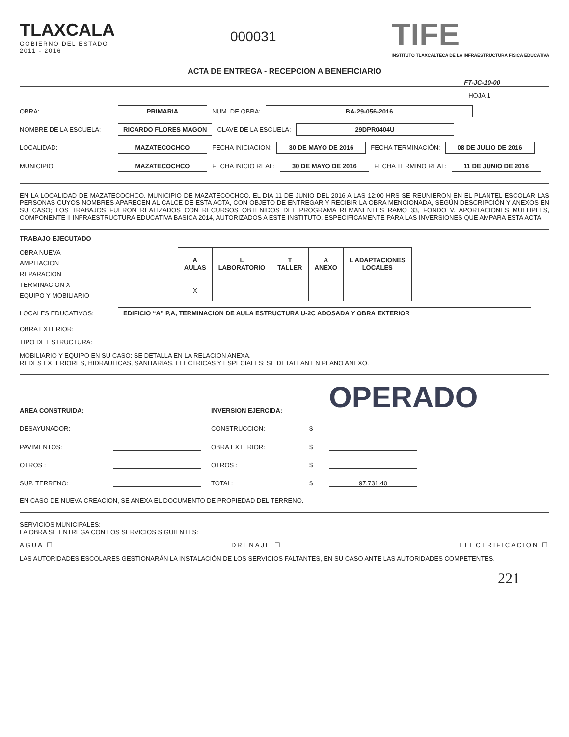TLAXCALA
GOBIERNO DEL ESTADO
2011 - 2016
000031
TIFE
INSTITUTO TLAXCALTECA DE LA INFRAESTRUCTURA FÍSICA EDUCATIVA
ACTA DE ENTREGA - RECEPCION A BENEFICIARIO
FT-JC-10-00
HOJA 1
OBRA: PRIMARIA NUM. DE OBRA: BA-29-056-2016
NOMBRE DE LA ESCUELA: RICARDO FLORES MAGON CLAVE DE LA ESCUELA: 29DPR0404U
LOCALIDAD: MAZATECOCHCO FECHA INICIACION: 30 DE MAYO DE 2016 FECHA TERMINACIÓN: 08 DE JULIO DE 2016
MUNICIPIO: MAZATECOCHCO FECHA INICIO REAL: 30 DE MAYO DE 2016 FECHA TERMINO REAL: 11 DE JUNIO DE 2016
EN LA LOCALIDAD DE MAZATECOCHCO, MUNICIPIO DE MAZATECOCHCO, EL DIA 11 DE JUNIO DEL 2016 A LAS 12:00 HRS SE REUNIERON EN EL PLANTEL ESCOLAR LAS PERSONAS CUYOS NOMBRES APARECEN AL CALCE DE ESTA ACTA, CON OBJETO DE ENTREGAR Y RECIBIR LA OBRA MENCIONADA, SEGÚN DESCRIPCIÓN Y ANEXOS EN SU CASO; LOS TRABAJOS FUERON REALIZADOS CON RECURSOS OBTENIDOS DEL PROGRAMA REMANENTES RAMO 33, FONDO V. APORTACIONES MULTIPLES, COMPONENTE II INFRAESTRUCTURA EDUCATIVA BASICA 2014, AUTORIZADOS A ESTE INSTITUTO, ESPECIFICAMENTE PARA LAS INVERSIONES QUE AMPARA ESTA ACTA.
TRABAJO EJECUTADO
OBRA NUEVA
AMPLIACION
REPARACION
TERMINACION X
EQUIPO Y MOBILIARIO
| A AULAS | L LABORATORIO | T TALLER | A ANEXO | L ADAPTACIONES LOCALES |
| --- | --- | --- | --- | --- |
| X | | | | |
LOCALES EDUCATIVOS: EDIFICIO “A” P,A, TERMINACION DE AULA ESTRUCTURA U-2C ADOSADA Y OBRA EXTERIOR
OBRA EXTERIOR:
TIPO DE ESTRUCTURA:
MOBILIARIO Y EQUIPO EN SU CASO: SE DETALLA EN LA RELACION ANEXA.
REDES EXTERIORES, HIDRAULICAS, SANITARIAS, ELECTRICAS Y ESPECIALES: SE DETALLAN EN PLANO ANEXO.
AREA CONSTRUIDA: INVERSION EJERCIDA: OPERADO DESAYUNADOR: CONSTRUCCION: $ PAVIMENTOS: OBRA EXTERIOR: $ OTROS : OTROS : $ SUP. TERRENO: TOTAL: $ 97,731.40
EN CASO DE NUEVA CREACION, SE ANEXA EL DOCUMENTO DE PROPIEDAD DEL TERRENO.
SERVICIOS MUNICIPALES:
LA OBRA SE ENTREGA CON LOS SERVICIOS SIGUIENTES:
AGUA ☐ DRENAJE ☐ ELECTRIFICACION ☐
LAS AUTORIDADES ESCOLARES GESTIONARÁN LA INSTALACIÓN DE LOS SERVICIOS FALTANTES, EN SU CASO ANTE LAS AUTORIDADES COMPETENTES.
221